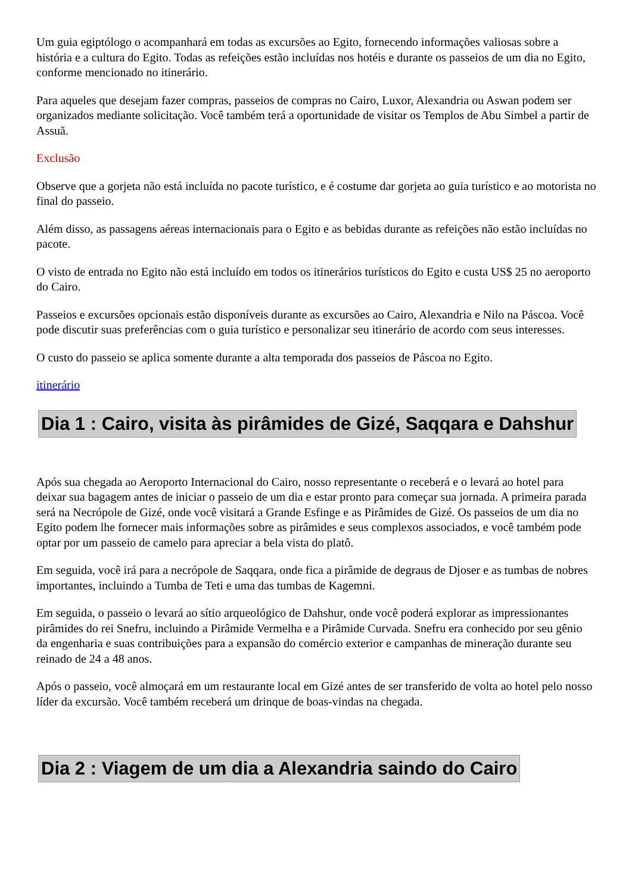Um guia egiptólogo o acompanhará em todas as excursões ao Egito, fornecendo informações valiosas sobre a história e a cultura do Egito. Todas as refeições estão incluídas nos hotéis e durante os passeios de um dia no Egito, conforme mencionado no itinerário.
Para aqueles que desejam fazer compras, passeios de compras no Cairo, Luxor, Alexandria ou Aswan podem ser organizados mediante solicitação. Você também terá a oportunidade de visitar os Templos de Abu Simbel a partir de Assuã.
Exclusão
Observe que a gorjeta não está incluída no pacote turístico, e é costume dar gorjeta ao guia turístico e ao motorista no final do passeio.
Além disso, as passagens aéreas internacionais para o Egito e as bebidas durante as refeições não estão incluídas no pacote.
O visto de entrada no Egito não está incluído em todos os itinerários turísticos do Egito e custa US$ 25 no aeroporto do Cairo.
Passeios e excursões opcionais estão disponíveis durante as excursões ao Cairo, Alexandria e Nilo na Páscoa. Você pode discutir suas preferências com o guia turístico e personalizar seu itinerário de acordo com seus interesses.
O custo do passeio se aplica somente durante a alta temporada dos passeios de Páscoa no Egito.
itinerário
Dia 1 : Cairo, visita às pirâmides de Gizé, Saqqara e Dahshur
Após sua chegada ao Aeroporto Internacional do Cairo, nosso representante o receberá e o levará ao hotel para deixar sua bagagem antes de iniciar o passeio de um dia e estar pronto para começar sua jornada. A primeira parada será na Necrópole de Gizé, onde você visitará a Grande Esfinge e as Pirâmides de Gizé. Os passeios de um dia no Egito podem lhe fornecer mais informações sobre as pirâmides e seus complexos associados, e você também pode optar por um passeio de camelo para apreciar a bela vista do platô.
Em seguida, você irá para a necrópole de Saqqara, onde fica a pirâmide de degraus de Djoser e as tumbas de nobres importantes, incluindo a Tumba de Teti e uma das tumbas de Kagemni.
Em seguida, o passeio o levará ao sítio arqueológico de Dahshur, onde você poderá explorar as impressionantes pirâmides do rei Snefru, incluindo a Pirâmide Vermelha e a Pirâmide Curvada. Snefru era conhecido por seu gênio da engenharia e suas contribuições para a expansão do comércio exterior e campanhas de mineração durante seu reinado de 24 a 48 anos.
Após o passeio, você almoçará em um restaurante local em Gizé antes de ser transferido de volta ao hotel pelo nosso líder da excursão. Você também receberá um drinque de boas-vindas na chegada.
Dia 2 : Viagem de um dia a Alexandria saindo do Cairo